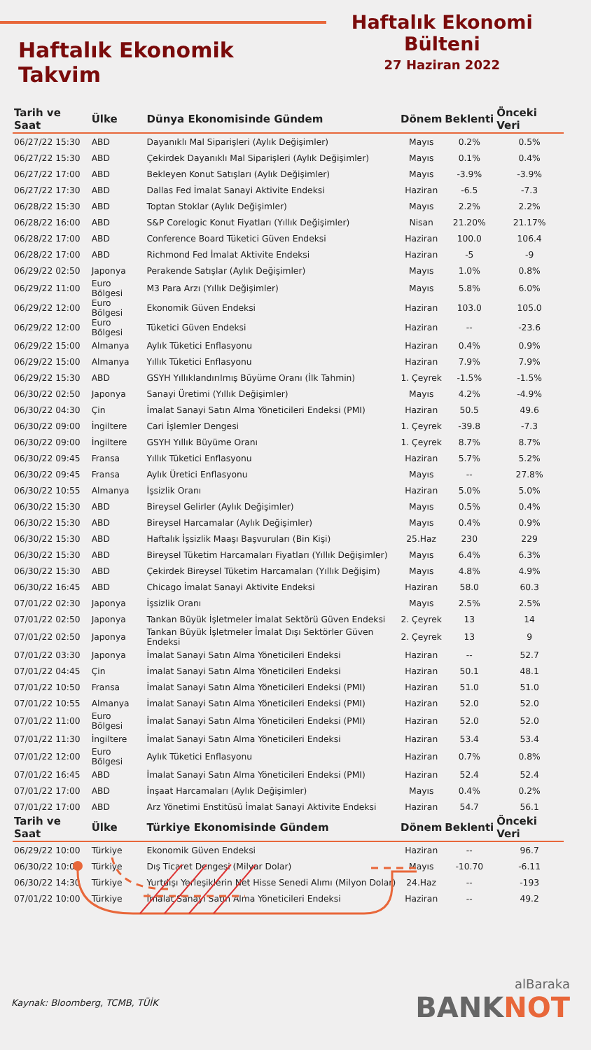Haftalık Ekonomik Takvim
Haftalık Ekonomi Bülteni
27 Haziran 2022
| Tarih ve Saat | Ülke | Dünya Ekonomisinde Gündem | Dönem | Beklenti | Önceki Veri |
| --- | --- | --- | --- | --- | --- |
| 06/27/22 15:30 | ABD | Dayanıklı Mal Siparişleri (Aylık Değişimler) | Mayıs | 0.2% | 0.5% |
| 06/27/22 15:30 | ABD | Çekirdek Dayanıklı Mal Siparişleri (Aylık Değişimler) | Mayıs | 0.1% | 0.4% |
| 06/27/22 17:00 | ABD | Bekleyen Konut Satışları (Aylık Değişimler) | Mayıs | -3.9% | -3.9% |
| 06/27/22 17:30 | ABD | Dallas Fed İmalat Sanayi Aktivite Endeksi | Haziran | -6.5 | -7.3 |
| 06/28/22 15:30 | ABD | Toptan Stoklar (Aylık Değişimler) | Mayıs | 2.2% | 2.2% |
| 06/28/22 16:00 | ABD | S&P Corelogic Konut Fiyatları (Yıllık Değişimler) | Nisan | 21.20% | 21.17% |
| 06/28/22 17:00 | ABD | Conference Board Tüketici Güven Endeksi | Haziran | 100.0 | 106.4 |
| 06/28/22 17:00 | ABD | Richmond Fed İmalat Aktivite Endeksi | Haziran | -5 | -9 |
| 06/29/22 02:50 | Japonya | Perakende Satışlar (Aylık Değişimler) | Mayıs | 1.0% | 0.8% |
| 06/29/22 11:00 | Euro Bölgesi | M3 Para Arzı (Yıllık Değişimler) | Mayıs | 5.8% | 6.0% |
| 06/29/22 12:00 | Euro Bölgesi | Ekonomik Güven Endeksi | Haziran | 103.0 | 105.0 |
| 06/29/22 12:00 | Euro Bölgesi | Tüketici Güven Endeksi | Haziran | -- | -23.6 |
| 06/29/22 15:00 | Almanya | Aylık Tüketici Enflasyonu | Haziran | 0.4% | 0.9% |
| 06/29/22 15:00 | Almanya | Yıllık Tüketici Enflasyonu | Haziran | 7.9% | 7.9% |
| 06/29/22 15:30 | ABD | GSYH Yıllıklandırılmış Büyüme Oranı (İlk Tahmin) | 1. Çeyrek | -1.5% | -1.5% |
| 06/30/22 02:50 | Japonya | Sanayi Üretimi (Yıllık Değişimler) | Mayıs | 4.2% | -4.9% |
| 06/30/22 04:30 | Çin | İmalat Sanayi Satın Alma Yöneticileri Endeksi (PMI) | Haziran | 50.5 | 49.6 |
| 06/30/22 09:00 | İngiltere | Cari İşlemler Dengesi | 1. Çeyrek | -39.8 | -7.3 |
| 06/30/22 09:00 | İngiltere | GSYH Yıllık Büyüme Oranı | 1. Çeyrek | 8.7% | 8.7% |
| 06/30/22 09:45 | Fransa | Yıllık Tüketici Enflasyonu | Haziran | 5.7% | 5.2% |
| 06/30/22 09:45 | Fransa | Aylık Üretici Enflasyonu | Mayıs | -- | 27.8% |
| 06/30/22 10:55 | Almanya | İşsizlik Oranı | Haziran | 5.0% | 5.0% |
| 06/30/22 15:30 | ABD | Bireysel Gelirler (Aylık Değişimler) | Mayıs | 0.5% | 0.4% |
| 06/30/22 15:30 | ABD | Bireysel Harcamalar (Aylık Değişimler) | Mayıs | 0.4% | 0.9% |
| 06/30/22 15:30 | ABD | Haftalık İşsizlik Maaşı Başvuruları (Bin Kişi) | 25.Haz | 230 | 229 |
| 06/30/22 15:30 | ABD | Bireysel Tüketim Harcamaları Fiyatları (Yıllık Değişimler) | Mayıs | 6.4% | 6.3% |
| 06/30/22 15:30 | ABD | Çekirdek Bireysel Tüketim Harcamaları (Yıllık Değişim) | Mayıs | 4.8% | 4.9% |
| 06/30/22 16:45 | ABD | Chicago İmalat Sanayi Aktivite Endeksi | Haziran | 58.0 | 60.3 |
| 07/01/22 02:30 | Japonya | İşsizlik Oranı | Mayıs | 2.5% | 2.5% |
| 07/01/22 02:50 | Japonya | Tankan Büyük İşletmeler İmalat Sektörü Güven Endeksi | 2. Çeyrek | 13 | 14 |
| 07/01/22 02:50 | Japonya | Tankan Büyük İşletmeler İmalat Dışı Sektörler Güven Endeksi | 2. Çeyrek | 13 | 9 |
| 07/01/22 03:30 | Japonya | İmalat Sanayi Satın Alma Yöneticileri Endeksi | Haziran | -- | 52.7 |
| 07/01/22 04:45 | Çin | İmalat Sanayi Satın Alma Yöneticileri Endeksi | Haziran | 50.1 | 48.1 |
| 07/01/22 10:50 | Fransa | İmalat Sanayi Satın Alma Yöneticileri Endeksi (PMI) | Haziran | 51.0 | 51.0 |
| 07/01/22 10:55 | Almanya | İmalat Sanayi Satın Alma Yöneticileri Endeksi (PMI) | Haziran | 52.0 | 52.0 |
| 07/01/22 11:00 | Euro Bölgesi | İmalat Sanayi Satın Alma Yöneticileri Endeksi (PMI) | Haziran | 52.0 | 52.0 |
| 07/01/22 11:30 | İngiltere | İmalat Sanayi Satın Alma Yöneticileri Endeksi | Haziran | 53.4 | 53.4 |
| 07/01/22 12:00 | Euro Bölgesi | Aylık Tüketici Enflasyonu | Haziran | 0.7% | 0.8% |
| 07/01/22 16:45 | ABD | İmalat Sanayi Satın Alma Yöneticileri Endeksi (PMI) | Haziran | 52.4 | 52.4 |
| 07/01/22 17:00 | ABD | İnşaat Harcamaları (Aylık Değişimler) | Mayıs | 0.4% | 0.2% |
| 07/01/22 17:00 | ABD | Arz Yönetimi Enstitüsü İmalat Sanayi Aktivite Endeksi | Haziran | 54.7 | 56.1 |
| Tarih ve Saat | Ülke | Türkiye Ekonomisinde Gündem | Dönem | Beklenti | Önceki Veri |
| 06/29/22 10:00 | Türkiye | Ekonomik Güven Endeksi | Haziran | -- | 96.7 |
| 06/30/22 10:00 | Türkiye | Dış Ticaret Dengesi (Milyar Dolar) | Mayıs | -10.70 | -6.11 |
| 06/30/22 14:30 | Türkiye | Yurtdışı Yerleşiklerin Net Hisse Senedi Alımı (Milyon Dolar) | 24.Haz | -- | -193 |
| 07/01/22 10:00 | Türkiye | İmalat Sanayi Satın Alma Yöneticileri Endeksi | Haziran | -- | 49.2 |
Kaynak: Bloomberg, TCMB, TÜİK
alBaraka
BANKNOT